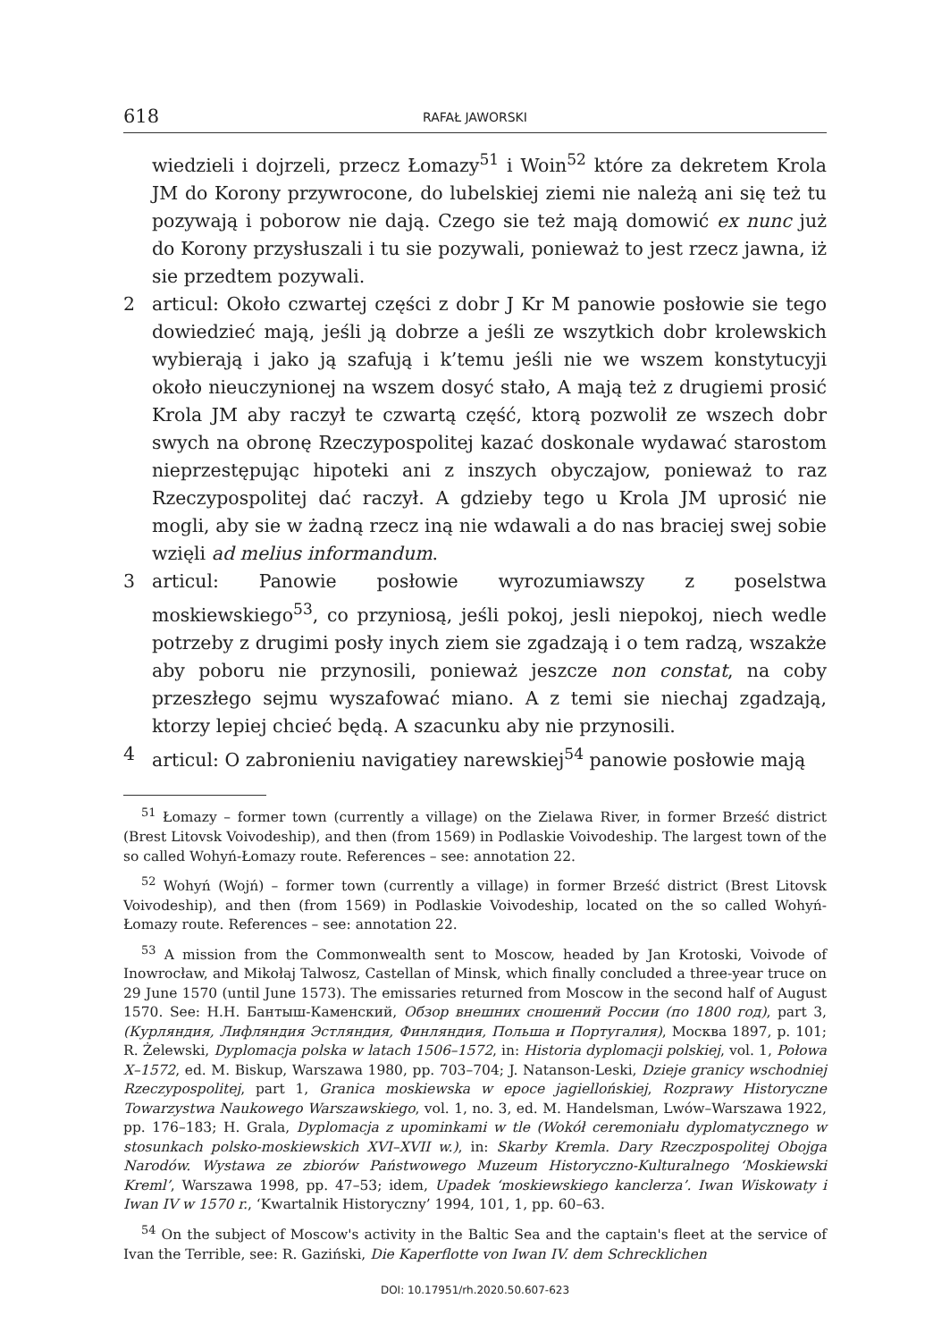618 RAFAŁ JAWORSKI
wiedzieli i dojrzeli, przecz Łomazy<sup>51</sup> i Woin<sup>52</sup> które za dekretem Krola JM do Korony przywrocone, do lubelskiej ziemi nie należą ani się też tu pozywają i poborow nie dają. Czego sie też mają domowić ex nunc już do Korony przysłuszali i tu sie pozywali, ponieważ to jest rzecz jawna, iż sie przedtem pozywali.
2 articul: Około czwartej części z dobr J Kr M panowie posłowie sie tego dowiedzieć mają, jeśli ją dobrze a jeśli ze wszytkich dobr krolewskich wybierają i jako ją szafują i k’temu jeśli nie we wszem konstytucyji około nieuczynionej na wszem dosyć stało, A mają też z drugiemi prosić Krola JM aby raczył te czwartą część, ktorą pozwolił ze wszech dobr swych na obronę Rzeczypospolitej kazać doskonale wydawać starostom nieprzestępując hipoteki ani z inszych obyczajow, ponieważ to raz Rzeczypospolitej dać raczył. A gdzieby tego u Krola JM uprosić nie mogli, aby sie w żadną rzecz iną nie wdawali a do nas braciej swej sobie wzięli ad melius informandum.
3 articul: Panowie posłowie wyrozumiawszy z poselstwa moskiewskiego<sup>53</sup>, co przyniosą, jeśli pokoj, jesli niepokoj, niech wedle potrzeby z drugimi posły inych ziem sie zgadzają i o tem radzą, wszakże aby poboru nie przynosili, ponieważ jeszcze non constat, na coby przeszłego sejmu wyszafować miano. A z temi sie niechaj zgadzają, ktorzy lepiej chcieć będą. A szacunku aby nie przynosili.
4 articul: O zabronieniu navigatiey narewskiej<sup>54</sup> panowie posłowie mają
<sup>51</sup> Łomazy – former town (currently a village) on the Zielawa River, in former Brześć district (Brest Litovsk Voivodeship), and then (from 1569) in Podlaskie Voivodeship. The largest town of the so called Wohyń-Łomazy route. References – see: annotation 22.
<sup>52</sup> Wohyń (Wojń) – former town (currently a village) in former Brześć district (Brest Litovsk Voivodeship), and then (from 1569) in Podlaskie Voivodeship, located on the so called Wohyń-Łomazy route. References – see: annotation 22.
<sup>53</sup> A mission from the Commonwealth sent to Moscow, headed by Jan Krotoski, Voivode of Inowrocław, and Mikołaj Talwosz, Castellan of Minsk, which finally concluded a three-year truce on 29 June 1570 (until June 1573). The emissaries returned from Moscow in the second half of August 1570. See: Н.Н. Бантыш-Каменский, Обзор внешних сношений России (по 1800 год), part 3, (Курляндия, Лифляндия Эстляндия, Финляндия, Польша и Португалия), Москва 1897, p. 101; R. Żelewski, Dyplomacja polska w latach 1506–1572, in: Historia dyplomacji polskiej, vol. 1, Połowa X–1572, ed. M. Biskup, Warszawa 1980, pp. 703–704; J. Natanson-Leski, Dzieje granicy wschodniej Rzeczypospolitej, part 1, Granica moskiewska w epoce jagiellońskiej, Rozprawy Historyczne Towarzystwa Naukowego Warszawskiego, vol. 1, no. 3, ed. M. Handelsman, Lwów–Warszawa 1922, pp. 176–183; H. Grala, Dyplomacja z upominkami w tle (Wokół ceremoniału dyplomatycznego w stosunkach polsko-moskiewskich XVI–XVII w.), in: Skarby Kremla. Dary Rzeczpospolitej Obojga Narodów. Wystawa ze zbiorów Państwowego Muzeum Historyczno-Kulturalnego ‘Moskiewski Kreml’, Warszawa 1998, pp. 47–53; idem, Upadek ‘moskiewskiego kanclerza’. Iwan Wiskowaty i Iwan IV w 1570 r., ‘Kwartalnik Historyczny’ 1994, 101, 1, pp. 60–63.
<sup>54</sup> On the subject of Moscow's activity in the Baltic Sea and the captain's fleet at the service of Ivan the Terrible, see: R. Gaziński, Die Kaperflotte von Iwan IV. dem Schrecklichen
DOI: 10.17951/rh.2020.50.607-623